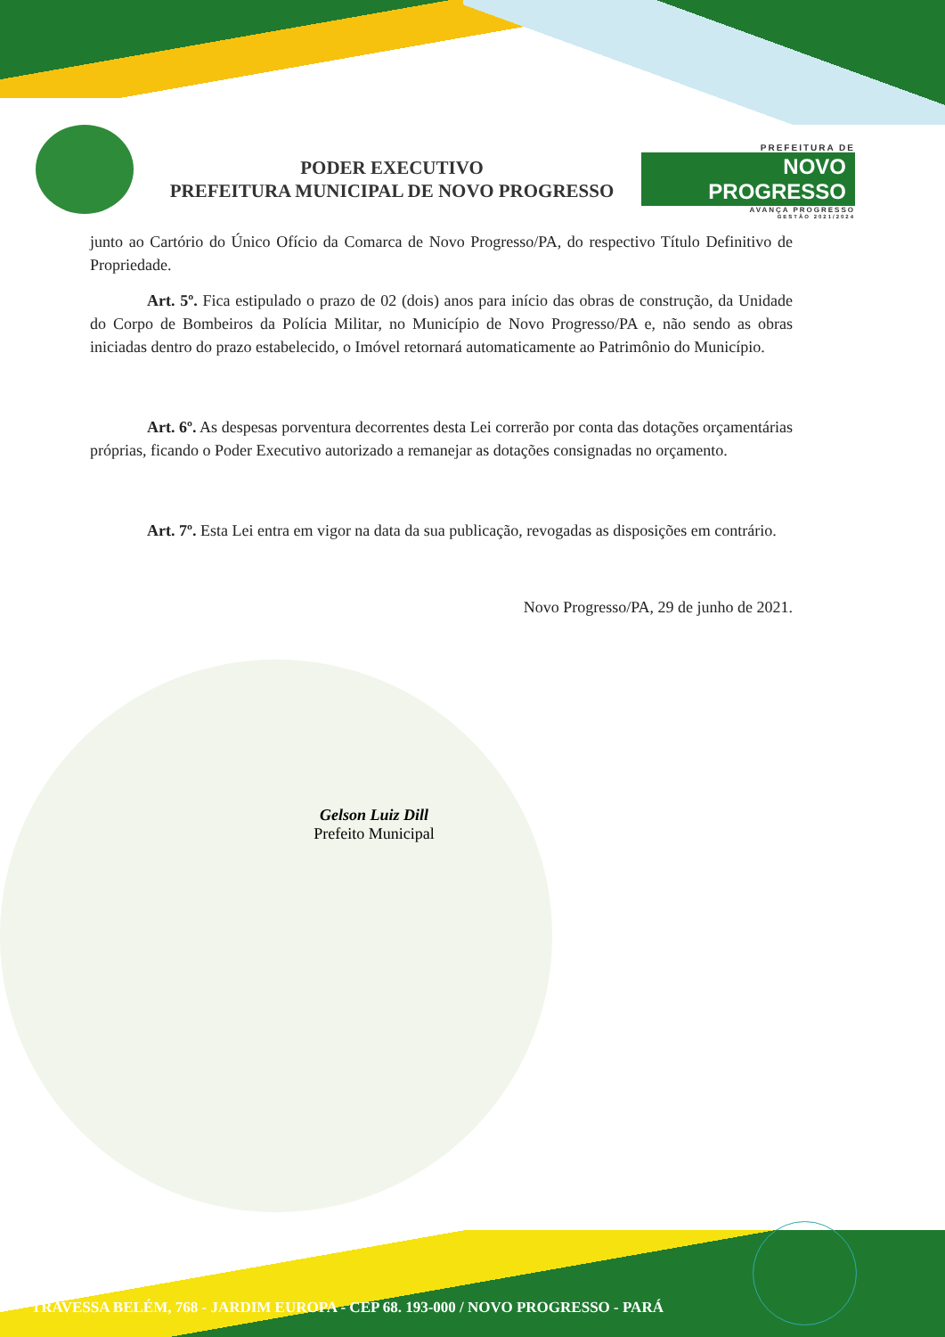PODER EXECUTIVO
PREFEITURA MUNICIPAL DE NOVO PROGRESSO
PREFEITURA DE
NOVO PROGRESSO
AVANÇA PROGRESSO
GESTÃO 2021/2024
junto ao Cartório do Único Ofício da Comarca de Novo Progresso/PA, do respectivo Título Definitivo de Propriedade.
Art. 5º. Fica estipulado o prazo de 02 (dois) anos para início das obras de construção, da Unidade do Corpo de Bombeiros da Polícia Militar, no Município de Novo Progresso/PA e, não sendo as obras iniciadas dentro do prazo estabelecido, o Imóvel retornará automaticamente ao Patrimônio do Município.
Art. 6º. As despesas porventura decorrentes desta Lei correrão por conta das dotações orçamentárias próprias, ficando o Poder Executivo autorizado a remanejar as dotações consignadas no orçamento.
Art. 7º. Esta Lei entra em vigor na data da sua publicação, revogadas as disposições em contrário.
Novo Progresso/PA, 29 de junho de 2021.
Gelson Luiz Dill
Prefeito Municipal
TRAVESSA BELÉM, 768 - JARDIM EUROPA - CEP 68. 193-000 / NOVO PROGRESSO - PARÁ